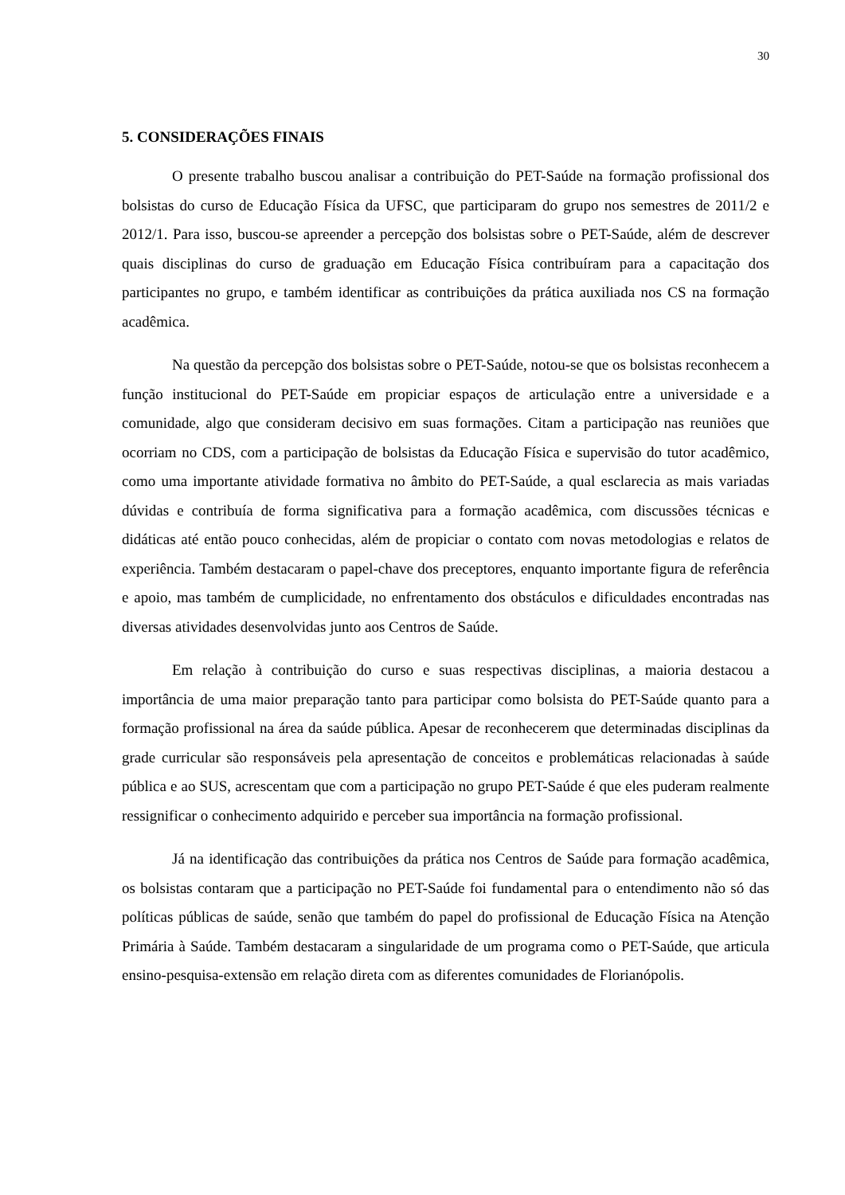30
5. CONSIDERAÇÕES FINAIS
O presente trabalho buscou analisar a contribuição do PET-Saúde na formação profissional dos bolsistas do curso de Educação Física da UFSC, que participaram do grupo nos semestres de 2011/2 e 2012/1. Para isso, buscou-se apreender a percepção dos bolsistas sobre o PET-Saúde, além de descrever quais disciplinas do curso de graduação em Educação Física contribuíram para a capacitação dos participantes no grupo, e também identificar as contribuições da prática auxiliada nos CS na formação acadêmica.
Na questão da percepção dos bolsistas sobre o PET-Saúde, notou-se que os bolsistas reconhecem a função institucional do PET-Saúde em propiciar espaços de articulação entre a universidade e a comunidade, algo que consideram decisivo em suas formações. Citam a participação nas reuniões que ocorriam no CDS, com a participação de bolsistas da Educação Física e supervisão do tutor acadêmico, como uma importante atividade formativa no âmbito do PET-Saúde, a qual esclarecia as mais variadas dúvidas e contribuía de forma significativa para a formação acadêmica, com discussões técnicas e didáticas até então pouco conhecidas, além de propiciar o contato com novas metodologias e relatos de experiência. Também destacaram o papel-chave dos preceptores, enquanto importante figura de referência e apoio, mas também de cumplicidade, no enfrentamento dos obstáculos e dificuldades encontradas nas diversas atividades desenvolvidas junto aos Centros de Saúde.
Em relação à contribuição do curso e suas respectivas disciplinas, a maioria destacou a importância de uma maior preparação tanto para participar como bolsista do PET-Saúde quanto para a formação profissional na área da saúde pública. Apesar de reconhecerem que determinadas disciplinas da grade curricular são responsáveis pela apresentação de conceitos e problemáticas relacionadas à saúde pública e ao SUS, acrescentam que com a participação no grupo PET-Saúde é que eles puderam realmente ressignificar o conhecimento adquirido e perceber sua importância na formação profissional.
Já na identificação das contribuições da prática nos Centros de Saúde para formação acadêmica, os bolsistas contaram que a participação no PET-Saúde foi fundamental para o entendimento não só das políticas públicas de saúde, senão que também do papel do profissional de Educação Física na Atenção Primária à Saúde. Também destacaram a singularidade de um programa como o PET-Saúde, que articula ensino-pesquisa-extensão em relação direta com as diferentes comunidades de Florianópolis.